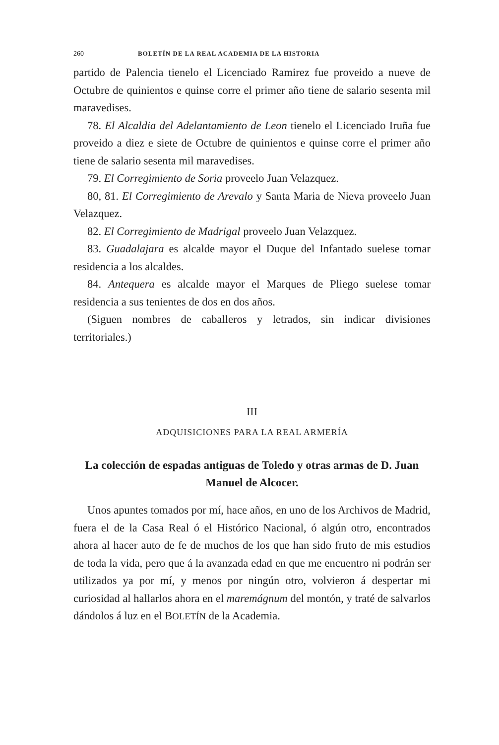260 BOLETÍN DE LA REAL ACADEMIA DE LA HISTORIA
partido de Palencia tienelo el Licenciado Ramirez fue proveido a nueve de Octubre de quinientos e quinse corre el primer año tiene de salario sesenta mil maravedises.
78. El Alcaldia del Adelantamiento de Leon tienelo el Licenciado Iruña fue proveido a diez e siete de Octubre de quinientos e quinse corre el primer año tiene de salario sesenta mil maravedises.
79. El Corregimiento de Soria proveelo Juan Velazquez.
80, 81. El Corregimiento de Arevalo y Santa Maria de Nieva proveelo Juan Velazquez.
82. El Corregimiento de Madrigal proveelo Juan Velazquez.
83. Guadalajara es alcalde mayor el Duque del Infantado suelese tomar residencia a los alcaldes.
84. Antequera es alcalde mayor el Marques de Pliego suelese tomar residencia a sus tenientes de dos en dos años.
(Siguen nombres de caballeros y letrados, sin indicar divisiones territoriales.)
III
ADQUISICIONES PARA LA REAL ARMERÍA
La colección de espadas antiguas de Toledo y otras armas de D. Juan Manuel de Alcocer.
Unos apuntes tomados por mí, hace años, en uno de los Archivos de Madrid, fuera el de la Casa Real ó el Histórico Nacional, ó algún otro, encontrados ahora al hacer auto de fe de muchos de los que han sido fruto de mis estudios de toda la vida, pero que á la avanzada edad en que me encuentro ni podrán ser utilizados ya por mí, y menos por ningún otro, volvieron á despertar mi curiosidad al hallarlos ahora en el maremágnum del montón, y traté de salvarlos dándolos á luz en el BOLETÍN de la Academia.